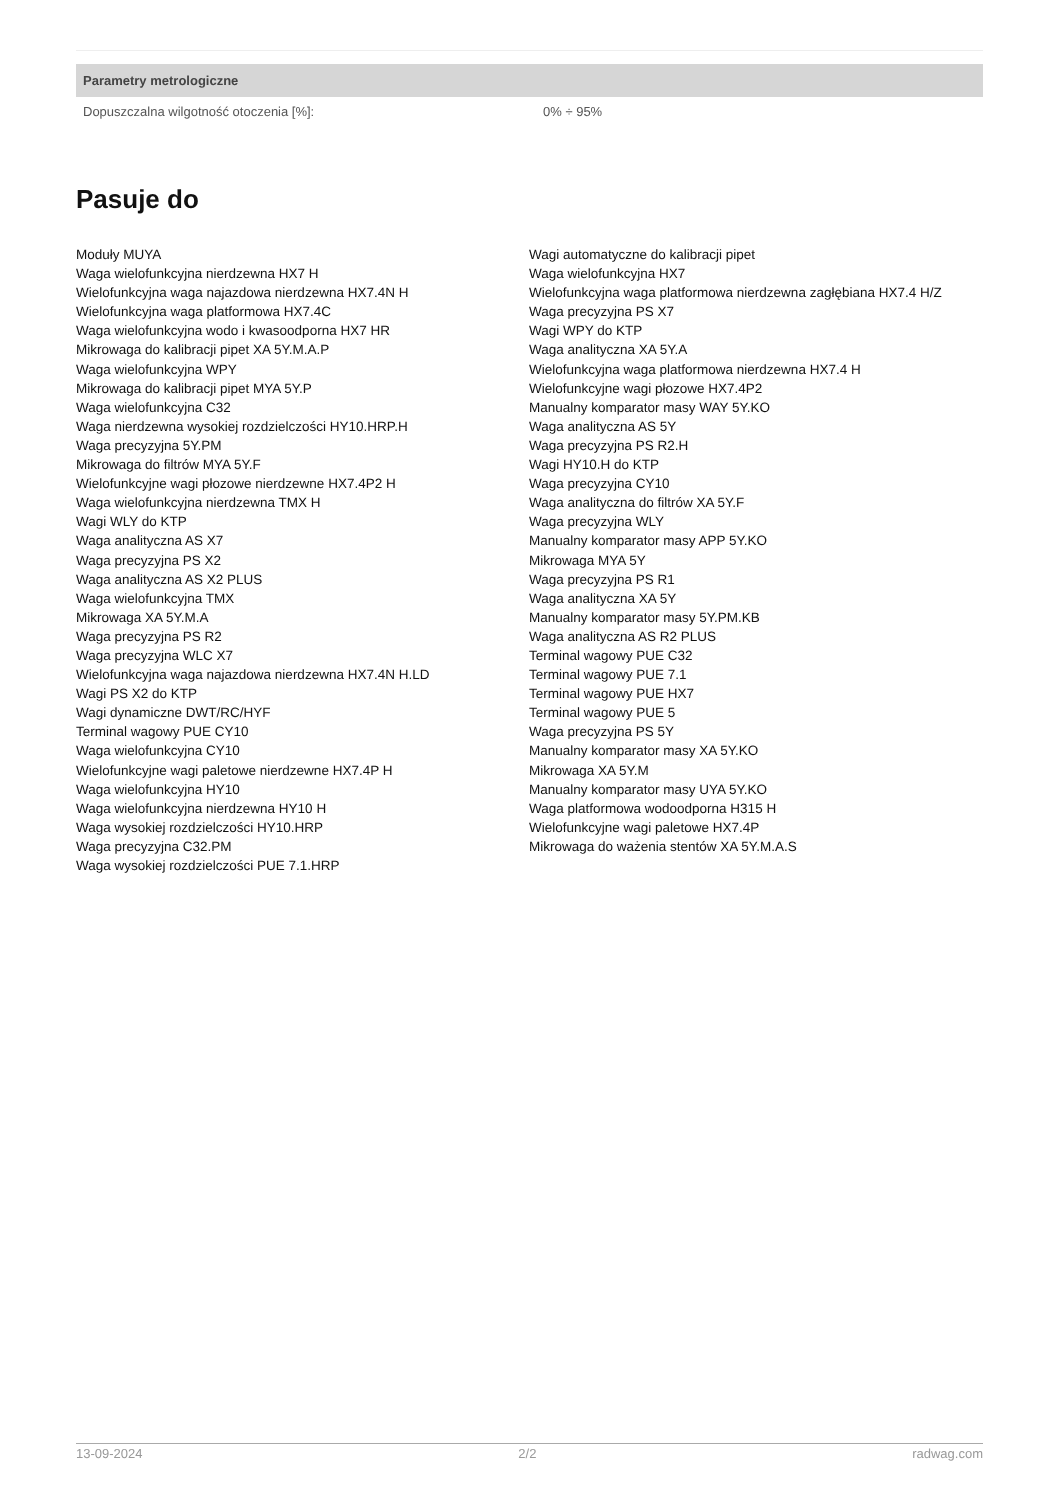| Parametry metrologiczne | |
| --- | --- |
| Dopuszczalna wilgotność otoczenia [%]: | 0% ÷ 95% |
Pasuje do
Moduły MUYA
Waga wielofunkcyjna nierdzewna HX7 H
Wielofunkcyjna waga najazdowa nierdzewna HX7.4N H
Wielofunkcyjna waga platformowa HX7.4C
Waga wielofunkcyjna wodo i kwasoodporna HX7 HR
Mikrowaga do kalibracji pipet XA 5Y.M.A.P
Waga wielofunkcyjna WPY
Mikrowaga do kalibracji pipet MYA 5Y.P
Waga wielofunkcyjna C32
Waga nierdzewna wysokiej rozdzielczości HY10.HRP.H
Waga precyzyjna 5Y.PM
Mikrowaga do filtrów MYA 5Y.F
Wielofunkcyjne wagi płozowe nierdzewne HX7.4P2 H
Waga wielofunkcyjna nierdzewna TMX H
Wagi WLY do KTP
Waga analityczna AS X7
Waga precyzyjna PS X2
Waga analityczna AS X2 PLUS
Waga wielofunkcyjna TMX
Mikrowaga XA 5Y.M.A
Waga precyzyjna PS R2
Waga precyzyjna WLC X7
Wielofunkcyjna waga najazdowa nierdzewna HX7.4N H.LD
Wagi PS X2 do KTP
Wagi dynamiczne DWT/RC/HYF
Terminal wagowy PUE CY10
Waga wielofunkcyjna CY10
Wielofunkcyjne wagi paletowe nierdzewne HX7.4P H
Waga wielofunkcyjna HY10
Waga wielofunkcyjna nierdzewna HY10 H
Waga wysokiej rozdzielczości HY10.HRP
Waga precyzyjna C32.PM
Waga wysokiej rozdzielczości PUE 7.1.HRP
Wagi automatyczne do kalibracji pipet
Waga wielofunkcyjna HX7
Wielofunkcyjna waga platformowa nierdzewna zagłębiana HX7.4 H/Z
Waga precyzyjna PS X7
Wagi WPY do KTP
Waga analityczna XA 5Y.A
Wielofunkcyjna waga platformowa nierdzewna HX7.4 H
Wielofunkcyjne wagi płozowe HX7.4P2
Manualny komparator masy WAY 5Y.KO
Waga analityczna AS 5Y
Waga precyzyjna PS R2.H
Wagi HY10.H do KTP
Waga precyzyjna CY10
Waga analityczna do filtrów XA 5Y.F
Waga precyzyjna WLY
Manualny komparator masy APP 5Y.KO
Mikrowaga MYA 5Y
Waga precyzyjna PS R1
Waga analityczna XA 5Y
Manualny komparator masy 5Y.PM.KB
Waga analityczna AS R2 PLUS
Terminal wagowy PUE C32
Terminal wagowy PUE 7.1
Terminal wagowy PUE HX7
Terminal wagowy PUE 5
Waga precyzyjna PS 5Y
Manualny komparator masy XA 5Y.KO
Mikrowaga XA 5Y.M
Manualny komparator masy UYA 5Y.KO
Waga platformowa wodoodporna H315 H
Wielofunkcyjne wagi paletowe HX7.4P
Mikrowaga do ważenia stentów XA 5Y.M.A.S
13-09-2024 2/2 radwag.com